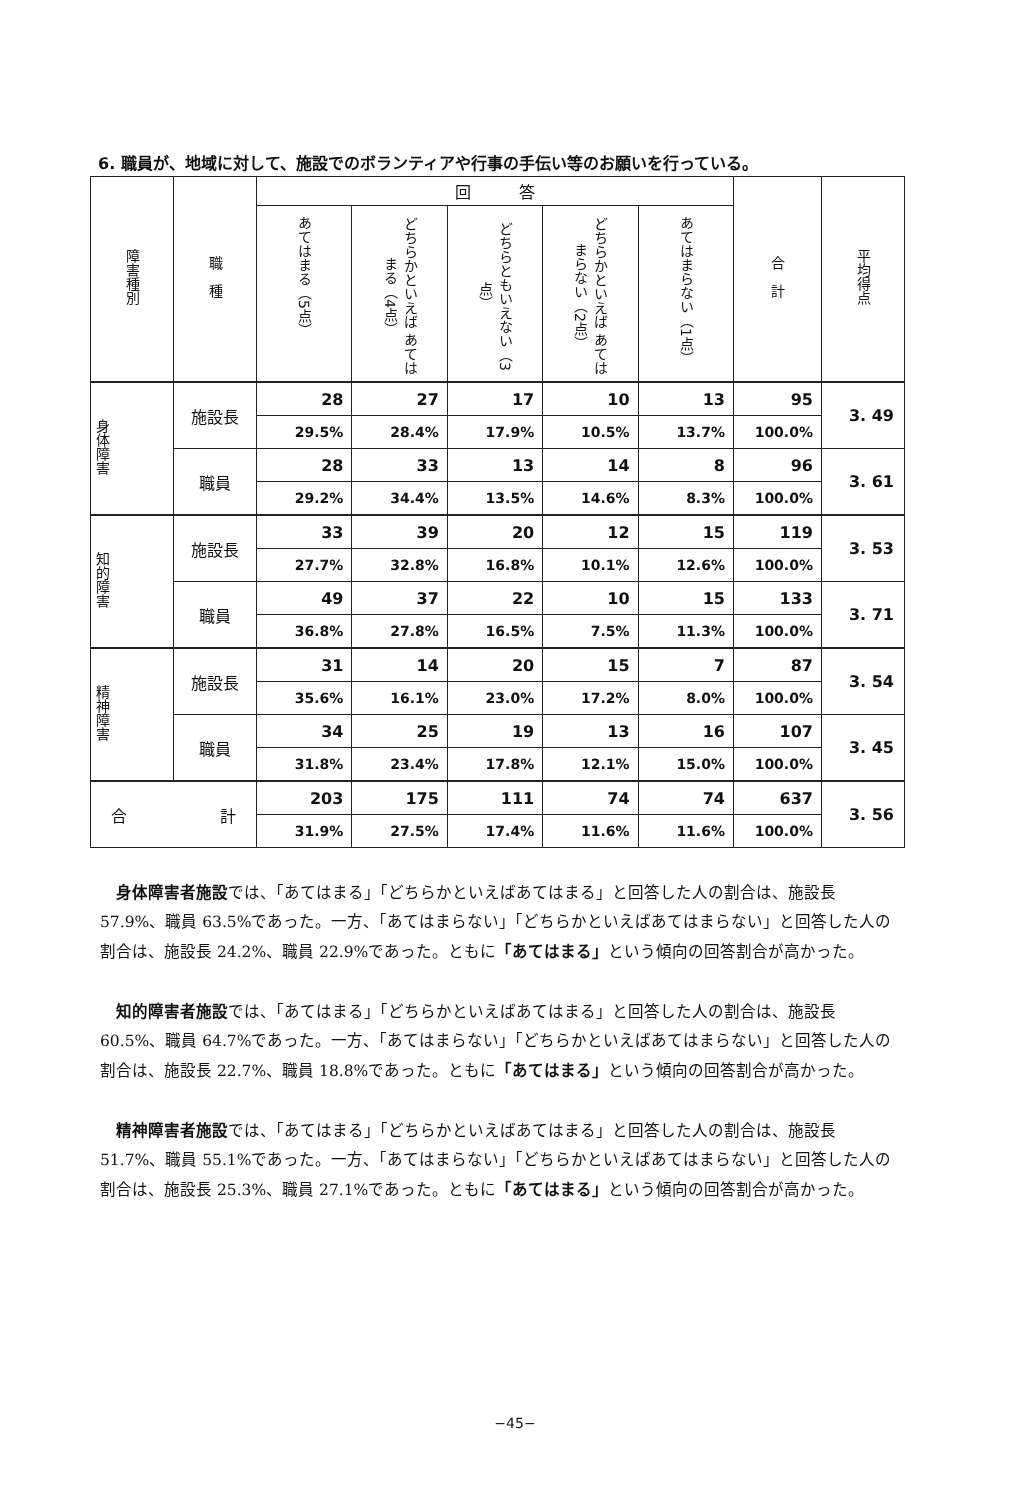6. 職員が、地域に対して、施設でのボランティアや行事の手伝い等のお願いを行っている。
| 障害種別 | 職 種 | 回 答 | | | | | 合 計 | 平均得点 |
| --- | --- | --- | --- | --- | --- | --- | --- | --- |
| | | あてはまる（5点） | どちらかといえば あてはまる（4点） | どちらともいえない（3点） | どちらかといえば あてはまらない（2点） | あてはまらない（1点） | | |
| 身体障害 | 施設長 | 28 | 27 | 17 | 10 | 13 | 95 | 3. 49 |
| | | 29.5% | 28.4% | 17.9% | 10.5% | 13.7% | 100.0% | |
| | 職員 | 28 | 33 | 13 | 14 | 8 | 96 | 3. 61 |
| | | 29.2% | 34.4% | 13.5% | 14.6% | 8.3% | 100.0% | |
| 知的障害 | 施設長 | 33 | 39 | 20 | 12 | 15 | 119 | 3. 53 |
| | | 27.7% | 32.8% | 16.8% | 10.1% | 12.6% | 100.0% | |
| | 職員 | 49 | 37 | 22 | 10 | 15 | 133 | 3. 71 |
| | | 36.8% | 27.8% | 16.5% | 7.5% | 11.3% | 100.0% | |
| 精神障害 | 施設長 | 31 | 14 | 20 | 15 | 7 | 87 | 3. 54 |
| | | 35.6% | 16.1% | 23.0% | 17.2% | 8.0% | 100.0% | |
| | 職員 | 34 | 25 | 19 | 13 | 16 | 107 | 3. 45 |
| | | 31.8% | 23.4% | 17.8% | 12.1% | 15.0% | 100.0% | |
| 合 計 | | 203 | 175 | 111 | 74 | 74 | 637 | 3. 56 |
| | | 31.9% | 27.5% | 17.4% | 11.6% | 11.6% | 100.0% | |
身体障害者施設では、「あてはまる」「どちらかといえばあてはまる」と回答した人の割合は、施設長 57.9%、職員 63.5%であった。一方、「あてはまらない」「どちらかといえばあてはまらない」と回答した人の割合は、施設長 24.2%、職員 22.9%であった。ともに「あてはまる」という傾向の回答割合が高かった。
知的障害者施設では、「あてはまる」「どちらかといえばあてはまる」と回答した人の割合は、施設長 60.5%、職員 64.7%であった。一方、「あてはまらない」「どちらかといえばあてはまらない」と回答した人の割合は、施設長 22.7%、職員 18.8%であった。ともに「あてはまる」という傾向の回答割合が高かった。
精神障害者施設では、「あてはまる」「どちらかといえばあてはまる」と回答した人の割合は、施設長 51.7%、職員 55.1%であった。一方、「あてはまらない」「どちらかといえばあてはまらない」と回答した人の割合は、施設長 25.3%、職員 27.1%であった。ともに「あてはまる」という傾向の回答割合が高かった。
−45−